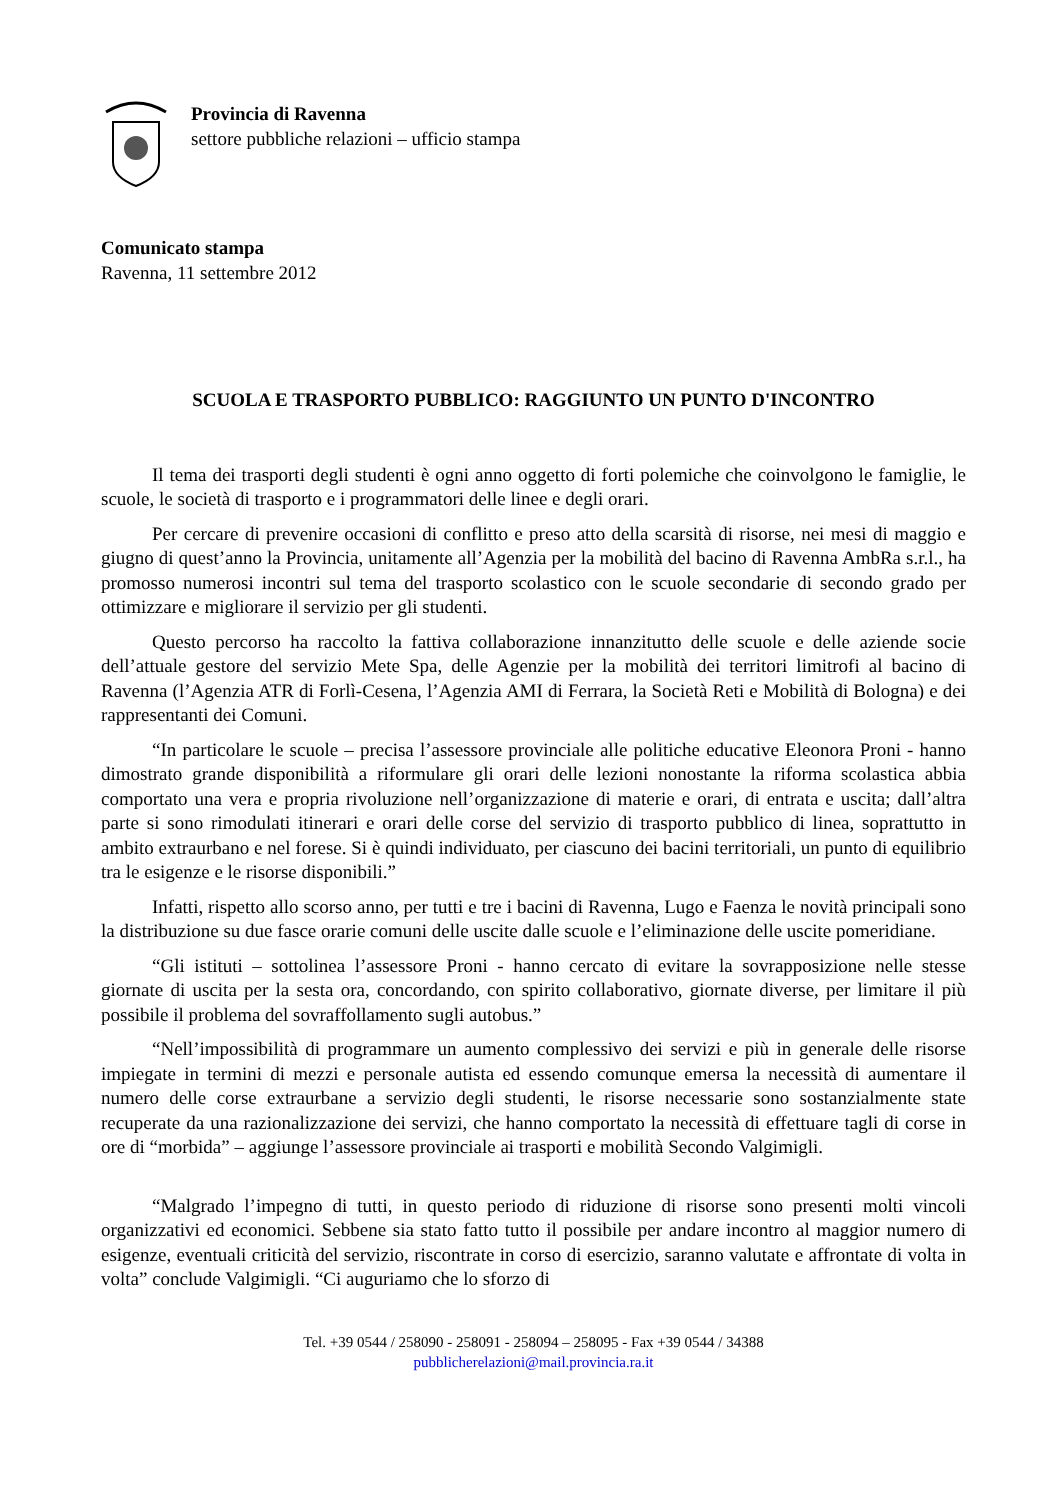Provincia di Ravenna
settore pubbliche relazioni – ufficio stampa
Comunicato stampa
Ravenna, 11 settembre 2012
SCUOLA E TRASPORTO PUBBLICO: RAGGIUNTO UN PUNTO D'INCONTRO
Il tema dei trasporti degli studenti è ogni anno oggetto di forti polemiche che coinvolgono le famiglie, le scuole, le società di trasporto e i programmatori delle linee e degli orari.
Per cercare di prevenire occasioni di conflitto e preso atto della scarsità di risorse, nei mesi di maggio e giugno di quest’anno la Provincia, unitamente all’Agenzia per la mobilità del bacino di Ravenna AmbRa s.r.l., ha promosso numerosi incontri sul tema del trasporto scolastico con le scuole secondarie di secondo grado per ottimizzare e migliorare il servizio per gli studenti.
Questo percorso ha raccolto la fattiva collaborazione innanzitutto delle scuole e delle aziende socie dell’attuale gestore del servizio Mete Spa, delle Agenzie per la mobilità dei territori limitrofi al bacino di Ravenna (l’Agenzia ATR di Forlì-Cesena, l’Agenzia AMI di Ferrara, la Società Reti e Mobilità di Bologna) e dei rappresentanti dei Comuni.
“In particolare le scuole – precisa l’assessore provinciale alle politiche educative Eleonora Proni - hanno dimostrato grande disponibilità a riformulare gli orari delle lezioni nonostante la riforma scolastica abbia comportato una vera e propria rivoluzione nell’organizzazione di materie e orari, di entrata e uscita; dall’altra parte si sono rimodulati itinerari e orari delle corse del servizio di trasporto pubblico di linea, soprattutto in ambito extraurbano e nel forese. Si è quindi individuato, per ciascuno dei bacini territoriali, un punto di equilibrio tra le esigenze e le risorse disponibili.”
Infatti, rispetto allo scorso anno, per tutti e tre i bacini di Ravenna, Lugo e Faenza le novità principali sono la distribuzione su due fasce orarie comuni delle uscite dalle scuole e l’eliminazione delle uscite pomeridiane.
“Gli istituti – sottolinea l’assessore Proni - hanno cercato di evitare la sovrapposizione nelle stesse giornate di uscita per la sesta ora, concordando, con spirito collaborativo, giornate diverse, per limitare il più possibile il problema del sovraffollamento sugli autobus.”
“Nell’impossibilità di programmare un aumento complessivo dei servizi e più in generale delle risorse impiegate in termini di mezzi e personale autista ed essendo comunque emersa la necessità di aumentare il numero delle corse extraurbane a servizio degli studenti, le risorse necessarie sono sostanzialmente state recuperate da una razionalizzazione dei servizi, che hanno comportato la necessità di effettuare tagli di corse in ore di “morbida” – aggiunge l’assessore provinciale ai trasporti e mobilità Secondo Valgimigli.
“Malgrado l’impegno di tutti, in questo periodo di riduzione di risorse sono presenti molti vincoli organizzativi ed economici. Sebbene sia stato fatto tutto il possibile per andare incontro al maggior numero di esigenze, eventuali criticità del servizio, riscontrate in corso di esercizio, saranno valutate e affrontate di volta in volta” conclude Valgimigli. “Ci auguriamo che lo sforzo di
Tel. +39 0544 / 258090 - 258091 - 258094 – 258095 - Fax +39 0544 / 34388
pubblicherelazioni@mail.provincia.ra.it